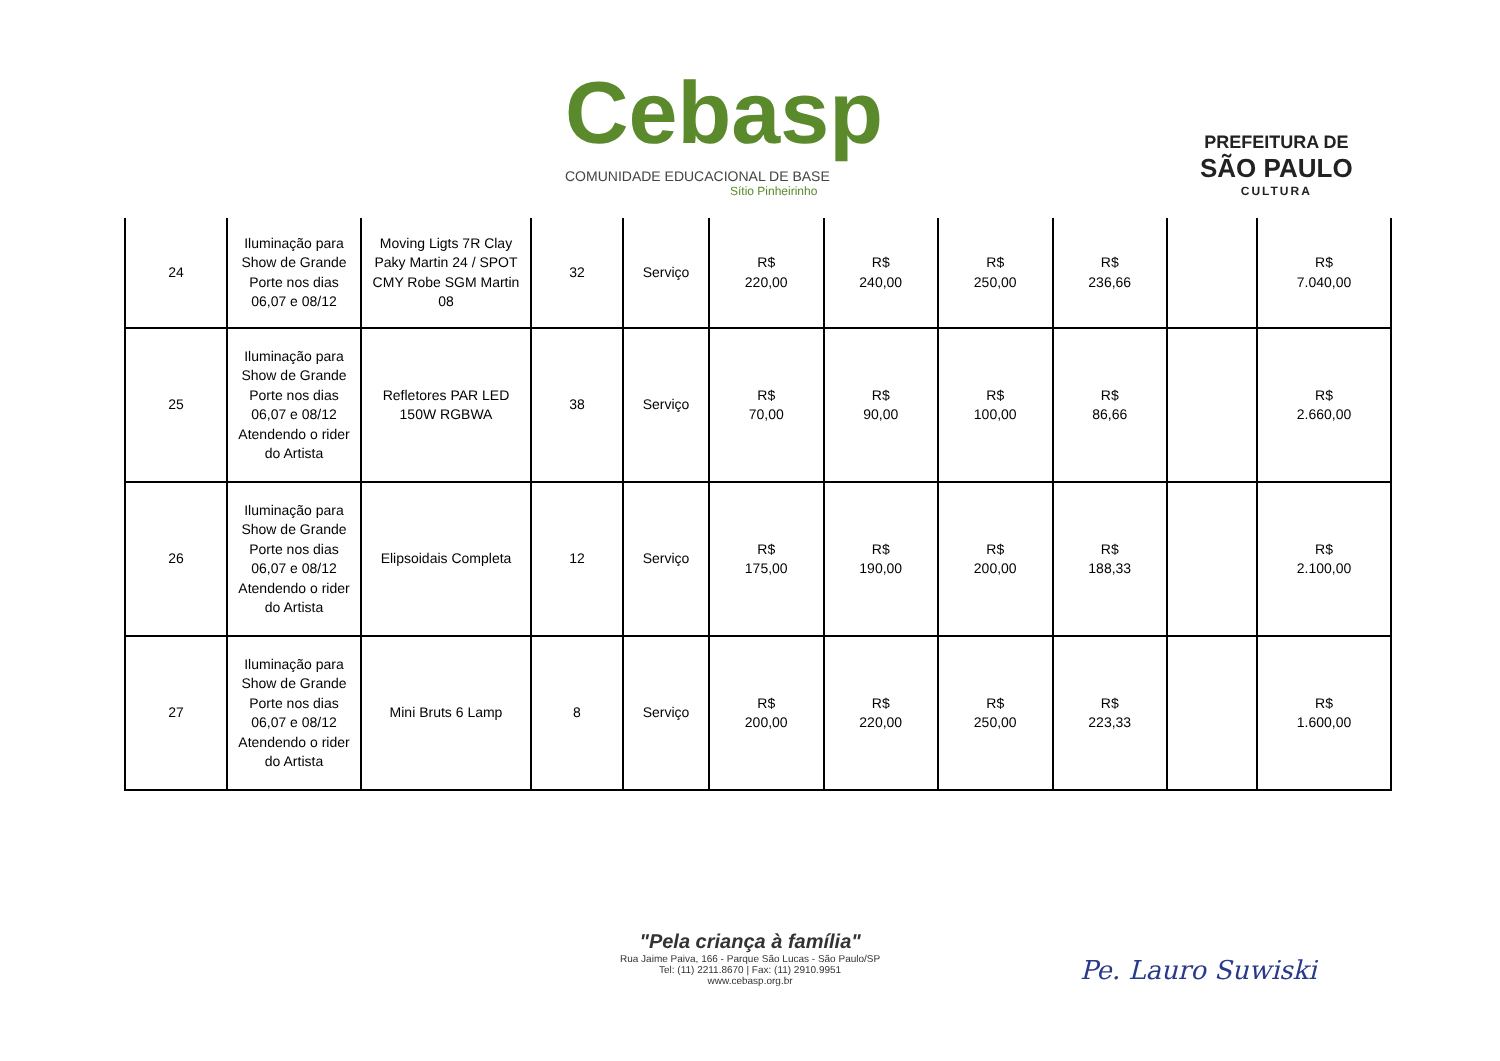Cebasp
COMUNIDADE EDUCACIONAL DE BASE
Sítio Pinheirinho
PREFEITURA DE
SÃO PAULO
CULTURA
| 24 | Iluminação para Show de Grande Porte nos dias 06,07 e 08/12 | Moving Ligts 7R Clay Paky Martin 24 / SPOT CMY Robe SGM Martin 08 | 32 | Serviço | R$ 220,00 | R$ 240,00 | R$ 250,00 | R$ 236,66 | | R$ 7.040,00 |
| 25 | Iluminação para Show de Grande Porte nos dias 06,07 e 08/12 Atendendo o rider do Artista | Refletores PAR LED 150W RGBWA | 38 | Serviço | R$ 70,00 | R$ 90,00 | R$ 100,00 | R$ 86,66 | | R$ 2.660,00 |
| 26 | Iluminação para Show de Grande Porte nos dias 06,07 e 08/12 Atendendo o rider do Artista | Elipsoidais Completa | 12 | Serviço | R$ 175,00 | R$ 190,00 | R$ 200,00 | R$ 188,33 | | R$ 2.100,00 |
| 27 | Iluminação para Show de Grande Porte nos dias 06,07 e 08/12 Atendendo o rider do Artista | Mini Bruts 6 Lamp | 8 | Serviço | R$ 200,00 | R$ 220,00 | R$ 250,00 | R$ 223,33 | | R$ 1.600,00 |
"Pela criança à família"
Rua Jaime Paiva, 166 - Parque São Lucas - São Paulo/SP
Tel: (11) 2211.8670 | Fax: (11) 2910.9951
www.cebasp.org.br
Pe. Lauro Suwiski